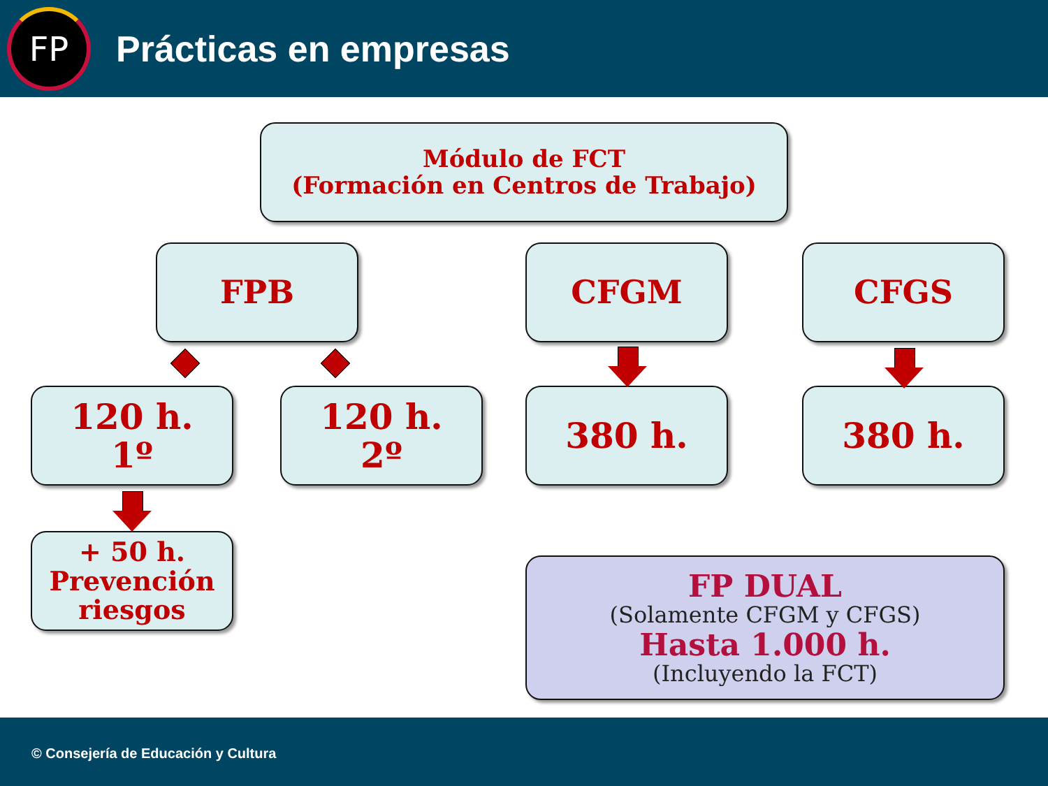FP
Prácticas en empresas
Módulo de FCT
(Formación en Centros de Trabajo)
FPB CFGM CFGS
120 h.
1º
120 h.
2º
380 h. 380 h.
+ 50 h.
Prevención riesgos
FP DUAL
(Solamente CFGM y CFGS)
Hasta 1.000 h.
(Incluyendo la FCT)
© Consejería de Educación y Cultura